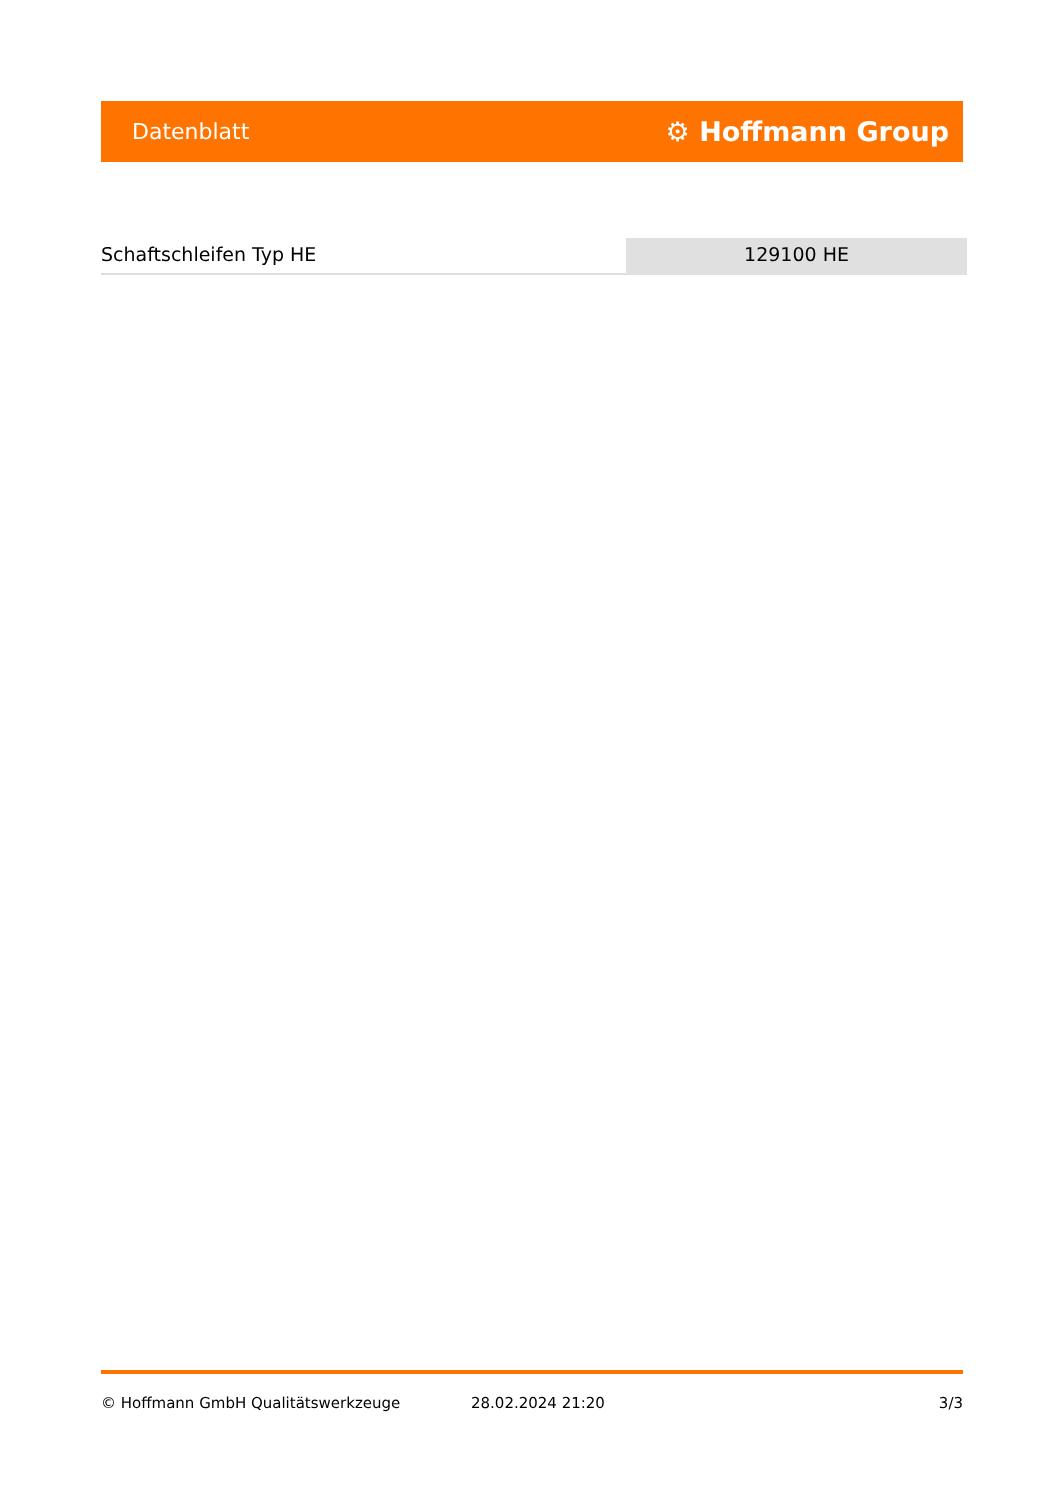Datenblatt ⚙ Hoffmann Group
Schaftschleifen Typ HE 129100 HE
© Hoffmann GmbH Qualitätswerkzeuge 28.02.2024 21:20 3/3